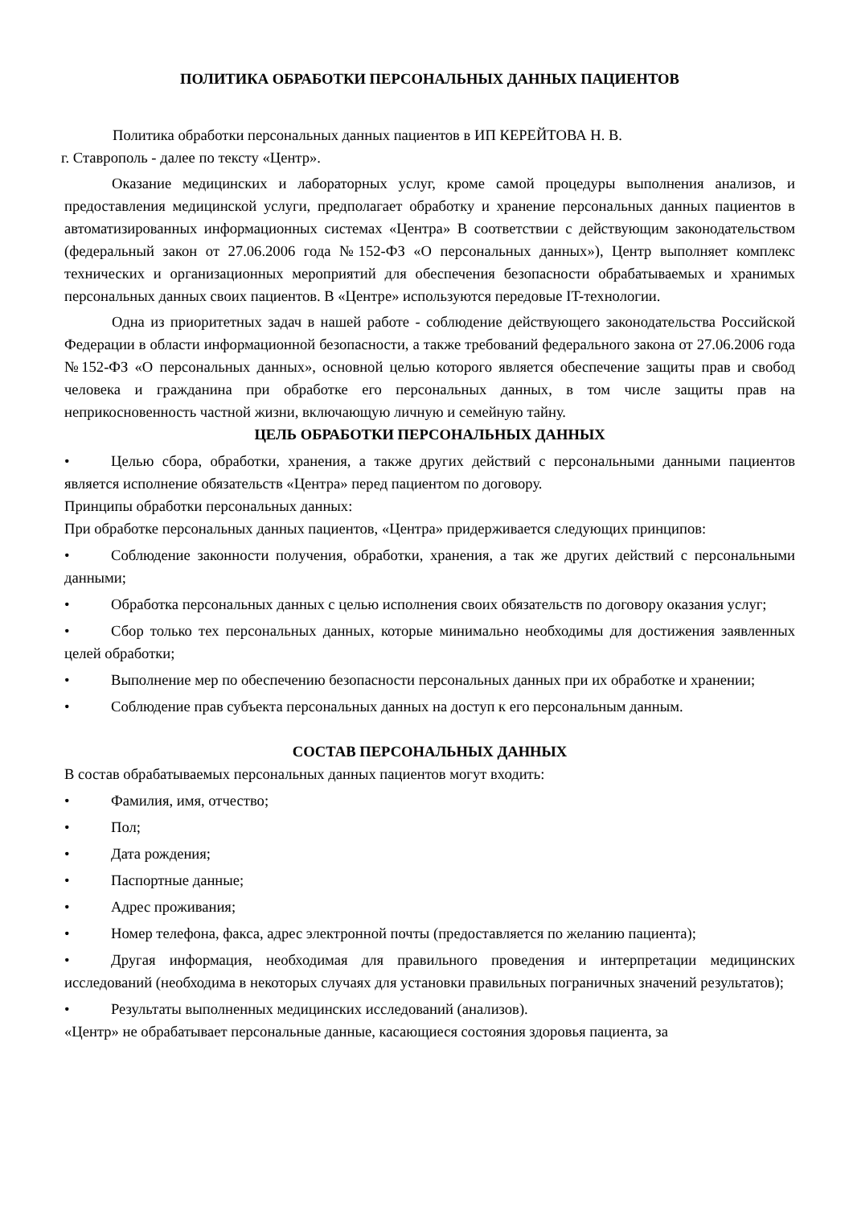ПОЛИТИКА ОБРАБОТКИ ПЕРСОНАЛЬНЫХ ДАННЫХ ПАЦИЕНТОВ
Политика обработки персональных данных пациентов в ИП КЕРЕЙТОВА Н. В.
г. Ставрополь - далее по тексту «Центр».
Оказание медицинских и лабораторных услуг, кроме самой процедуры выполнения анализов, и предоставления медицинской услуги, предполагает обработку и хранение персональных данных пациентов в автоматизированных информационных системах «Центра» В соответствии с действующим законодательством (федеральный закон от 27.06.2006 года №152-ФЗ «О персональных данных»), Центр выполняет комплекс технических и организационных мероприятий для обеспечения безопасности обрабатываемых и хранимых персональных данных своих пациентов. В «Центре» используются передовые IT-технологии.
Одна из приоритетных задач в нашей работе - соблюдение действующего законодательства Российской Федерации в области информационной безопасности, а также требований федерального закона от 27.06.2006 года №152-ФЗ «О персональных данных», основной целью которого является обеспечение защиты прав и свобод человека и гражданина при обработке его персональных данных, в том числе защиты прав на неприкосновенность частной жизни, включающую личную и семейную тайну.
ЦЕЛЬ ОБРАБОТКИ ПЕРСОНАЛЬНЫХ ДАННЫХ
• Целью сбора, обработки, хранения, а также других действий с персональными данными пациентов является исполнение обязательств «Центра» перед пациентом по договору.
Принципы обработки персональных данных:
При обработке персональных данных пациентов, «Центра» придерживается следующих принципов:
• Соблюдение законности получения, обработки, хранения, а так же других действий с персональными данными;
• Обработка персональных данных с целью исполнения своих обязательств по договору оказания услуг;
• Сбор только тех персональных данных, которые минимально необходимы для достижения заявленных целей обработки;
• Выполнение мер по обеспечению безопасности персональных данных при их обработке и хранении;
• Соблюдение прав субъекта персональных данных на доступ к его персональным данным.
СОСТАВ ПЕРСОНАЛЬНЫХ ДАННЫХ
В состав обрабатываемых персональных данных пациентов могут входить:
• Фамилия, имя, отчество;
• Пол;
• Дата рождения;
• Паспортные данные;
• Адрес проживания;
• Номер телефона, факса, адрес электронной почты (предоставляется по желанию пациента);
• Другая информация, необходимая для правильного проведения и интерпретации медицинских исследований (необходима в некоторых случаях для установки правильных пограничных значений результатов);
• Результаты выполненных медицинских исследований (анализов).
«Центр» не обрабатывает персональные данные, касающиеся состояния здоровья пациента, за